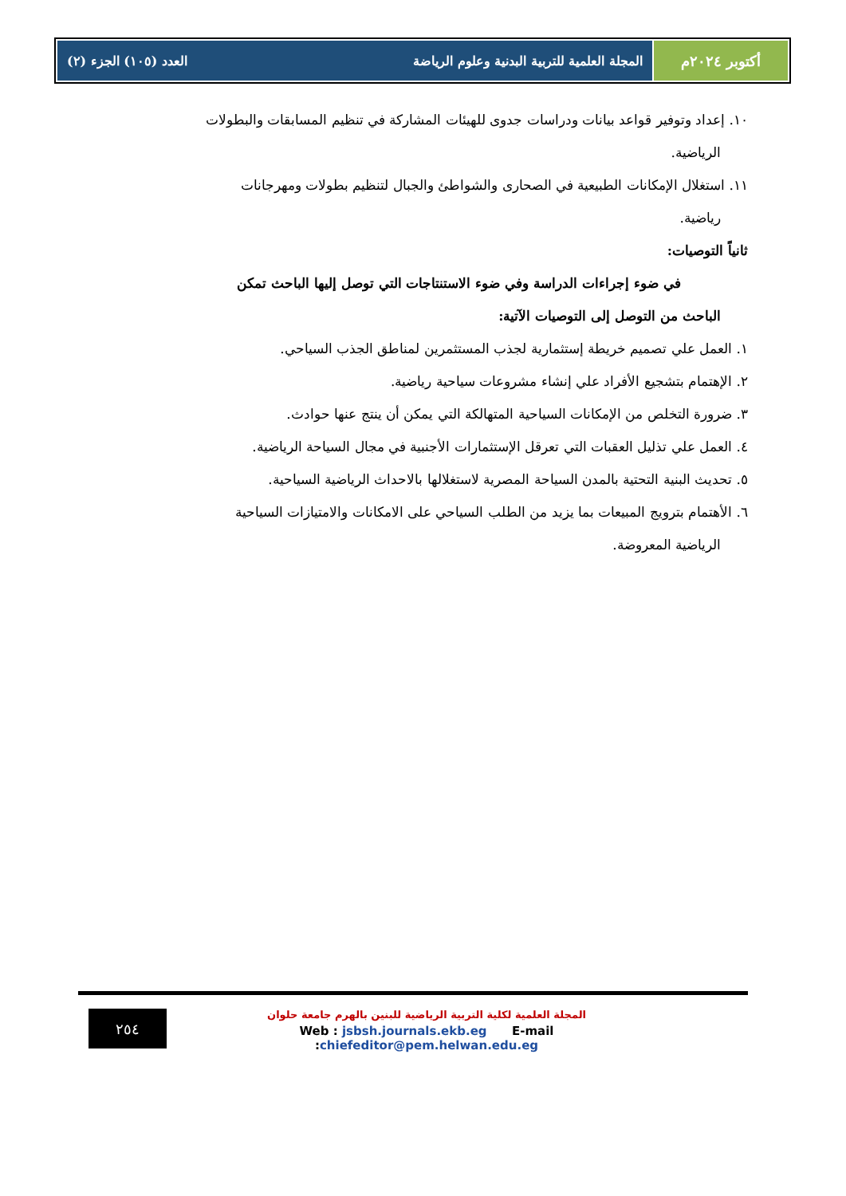أكتوبر ٢٠٢٤م المجلة العلمية للتربية البدنية وعلوم الرياضة العدد (١٠٥) الجزء (٢)
١٠. إعداد وتوفير قواعد بيانات ودراسات جدوى للهيئات المشاركة في تنظيم المسابقات والبطولات
الرياضية.
١١. استغلال الإمكانات الطبيعية في الصحارى والشواطئ والجبال لتنظيم بطولات ومهرجانات
رياضية.
ثانياً التوصيات:
في ضوء إجراءات الدراسة وفي ضوء الاستنتاجات التي توصل إليها الباحث تمكن
الباحث من التوصل إلى التوصيات الآتية:
١. العمل علي تصميم خريطة إستثمارية لجذب المستثمرين لمناطق الجذب السياحي.
٢. الإهتمام بتشجيع الأفراد علي إنشاء مشروعات سياحية رياضية.
٣. ضرورة التخلص من الإمكانات السياحية المتهالكة التي يمكن أن ينتج عنها حوادث.
٤. العمل علي تذليل العقبات التي تعرقل الإستثمارات الأجنبية في مجال السياحة الرياضية.
٥. تحديث البنية التحتية بالمدن السياحة المصرية لاستغلالها بالاحداث الرياضية السياحية.
٦. الأهتمام بترويج المبيعات بما يزيد من الطلب السياحي على الامكانات والامتيازات السياحية
الرياضية المعروضة.
٢٥٤
المجلة العلمية لكلية التربية الرياضية للبنين بالهرم جامعة حلوان
Web : jsbsh.journals.ekb.eg E-mail :chiefeditor@pem.helwan.edu.eg